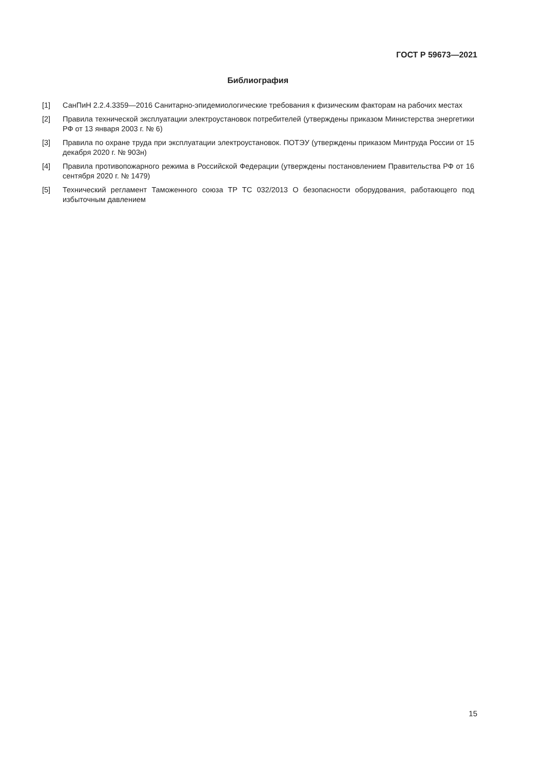ГОСТ Р 59673—2021
Библиография
[1] СанПиН 2.2.4.3359—2016 Санитарно-эпидемиологические требования к физическим факторам на рабочих местах
[2] Правила технической эксплуатации электроустановок потребителей (утверждены приказом Министерства энергетики РФ от 13 января 2003 г. № 6)
[3] Правила по охране труда при эксплуатации электроустановок. ПОТЭУ (утверждены приказом Минтруда России от 15 декабря 2020 г. № 903н)
[4] Правила противопожарного режима в Российской Федерации (утверждены постановлением Правительства РФ от 16 сентября 2020 г. № 1479)
[5] Технический регламент Таможенного союза ТР ТС 032/2013 О безопасности оборудования, работающего под избыточным давлением
15